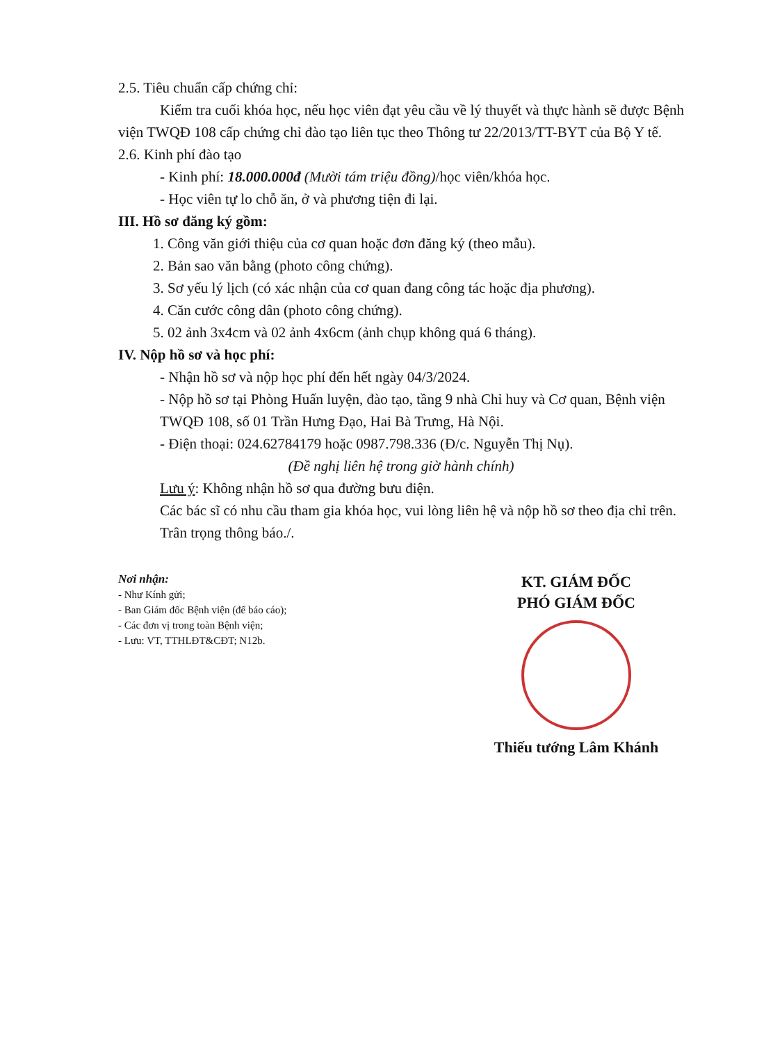2.5. Tiêu chuẩn cấp chứng chỉ:
Kiểm tra cuối khóa học, nếu học viên đạt yêu cầu về lý thuyết và thực hành sẽ được Bệnh viện TWQĐ 108 cấp chứng chỉ đào tạo liên tục theo Thông tư 22/2013/TT-BYT của Bộ Y tế.
2.6. Kinh phí đào tạo
- Kinh phí: 18.000.000đ (Mười tám triệu đồng)/học viên/khóa học.
- Học viên tự lo chỗ ăn, ở và phương tiện đi lại.
III. Hồ sơ đăng ký gồm:
1. Công văn giới thiệu của cơ quan hoặc đơn đăng ký (theo mẫu).
2. Bản sao văn bằng (photo công chứng).
3. Sơ yếu lý lịch (có xác nhận của cơ quan đang công tác hoặc địa phương).
4. Căn cước công dân (photo công chứng).
5. 02 ảnh 3x4cm và 02 ảnh 4x6cm (ảnh chụp không quá 6 tháng).
IV. Nộp hồ sơ và học phí:
- Nhận hồ sơ và nộp học phí đến hết ngày 04/3/2024.
- Nộp hồ sơ tại Phòng Huấn luyện, đào tạo, tầng 9 nhà Chỉ huy và Cơ quan, Bệnh viện TWQĐ 108, số 01 Trần Hưng Đạo, Hai Bà Trưng, Hà Nội.
- Điện thoại: 024.62784179 hoặc 0987.798.336 (Đ/c. Nguyễn Thị Nụ).
(Đề nghị liên hệ trong giờ hành chính)
Lưu ý: Không nhận hồ sơ qua đường bưu điện.
Các bác sĩ có nhu cầu tham gia khóa học, vui lòng liên hệ và nộp hồ sơ theo địa chỉ trên.
Trân trọng thông báo./.
Nơi nhận:
- Như Kính gửi;
- Ban Giám đốc Bệnh viện (để báo cáo);
- Các đơn vị trong toàn Bệnh viện;
- Lưu: VT, TTHLĐT&CĐT; N12b.
KT. GIÁM ĐỐC
PHÓ GIÁM ĐỐC
Thiếu tướng Lâm Khánh